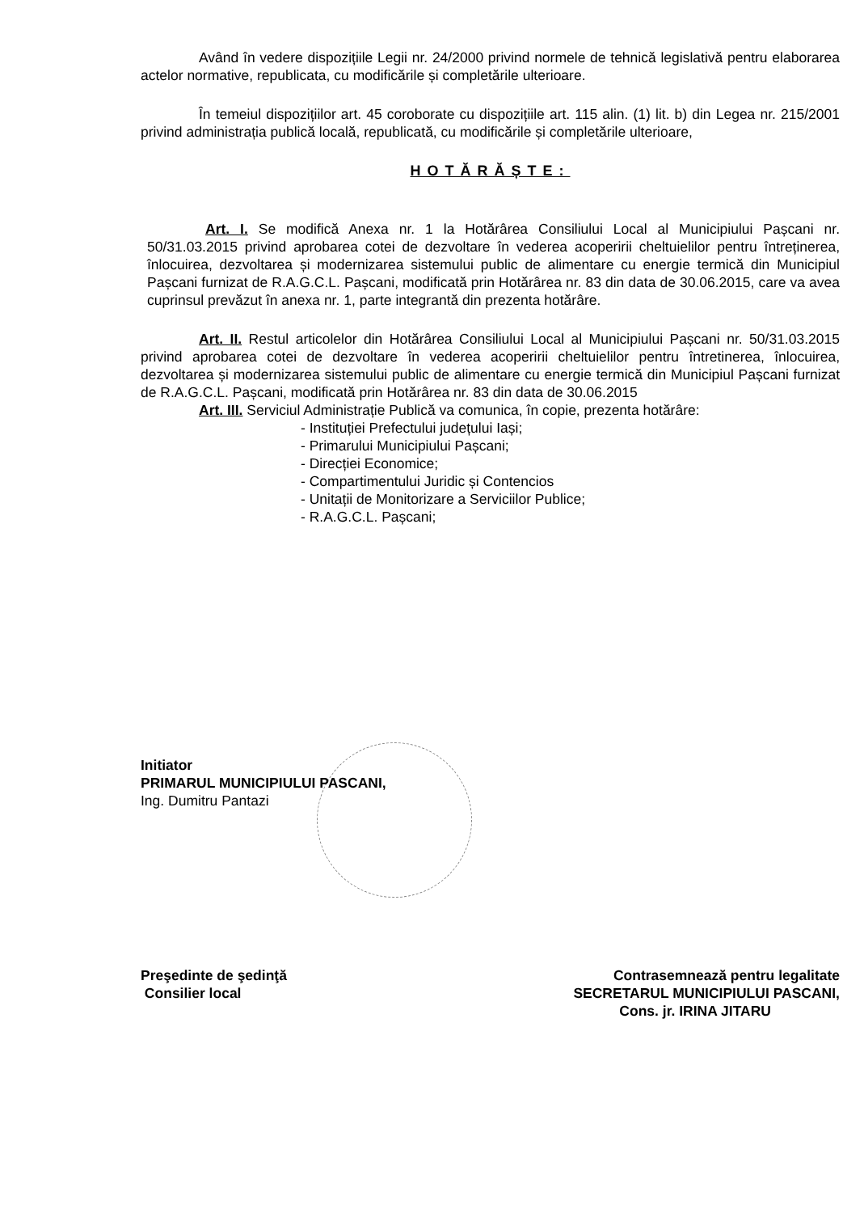Având în vedere dispozițiile Legii nr. 24/2000 privind normele de tehnică legislativă pentru elaborarea actelor normative, republicata, cu modificările și completările ulterioare.
În temeiul dispozițiilor art. 45 coroborate cu dispozițiile art. 115 alin. (1) lit. b) din Legea nr. 215/2001 privind administrația publică locală, republicată, cu modificările și completările ulterioare,
HOTĂRĂȘTE:
Art. I. Se modifică Anexa nr. 1 la Hotărârea Consiliului Local al Municipiului Pașcani nr. 50/31.03.2015 privind aprobarea cotei de dezvoltare în vederea acoperirii cheltuielilor pentru întreținerea, înlocuirea, dezvoltarea și modernizarea sistemului public de alimentare cu energie termică din Municipiul Pașcani furnizat de R.A.G.C.L. Pașcani, modificată prin Hotărârea nr. 83 din data de 30.06.2015, care va avea cuprinsul prevăzut în anexa nr. 1, parte integrantă din prezenta hotărâre.
Art. II. Restul articolelor din Hotărârea Consiliului Local al Municipiului Pașcani nr. 50/31.03.2015 privind aprobarea cotei de dezvoltare în vederea acoperirii cheltuielilor pentru întretinerea, înlocuirea, dezvoltarea și modernizarea sistemului public de alimentare cu energie termică din Municipiul Pașcani furnizat de R.A.G.C.L. Pașcani, modificată prin Hotărârea nr. 83 din data de 30.06.2015
Art. III. Serviciul Administrație Publică va comunica, în copie, prezenta hotărâre:
- Instituției Prefectului județului Iași;
- Primarului Municipiului Pașcani;
- Direcției Economice;
- Compartimentului Juridic și Contencios
- Unitații de Monitorizare a Serviciilor Publice;
- R.A.G.C.L. Pașcani;
Initiator
PRIMARUL MUNICIPIULUI PASCANI,
Ing. Dumitru Pantazi
Preşedinte de şedinţă
Consilier local
Contrasemnează pentru legalitate
SECRETARUL MUNICIPIULUI PASCANI,
Cons. jr. IRINA JITARU